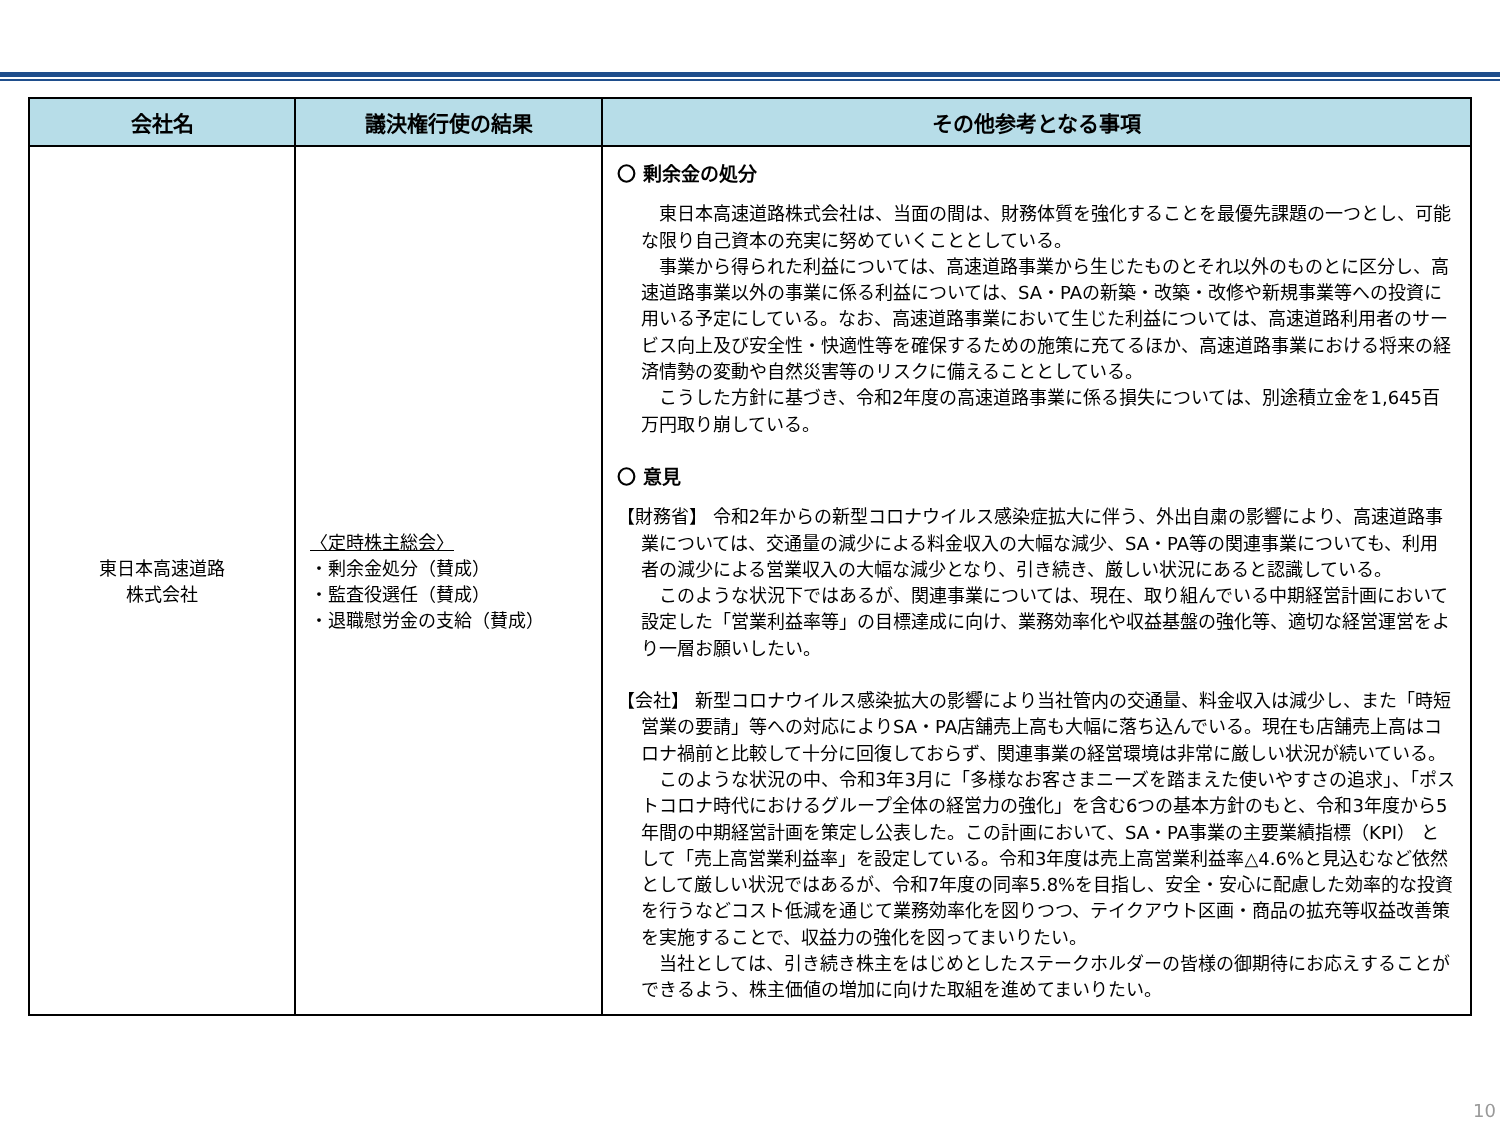| 会社名 | 議決権行使の結果 | その他参考となる事項 |
| --- | --- | --- |
| 東日本高速道路 株式会社 | 〈定時株主総会〉 ・剰余金処分（賛成） ・監査役選任（賛成） ・退職慰労金の支給（賛成） | 〇 剰余金の処分 東日本高速道路株式会社は、当面の間は、財務体質を強化することを最優先課題の一つとし、可能な限り自己資本の充実に努めていくこととしている。 事業から得られた利益については、高速道路事業から生じたものとそれ以外のものとに区分し、高速道路事業以外の事業に係る利益については、SA・PAの新築・改築・改修や新規事業等への投資に用いる予定にしている。なお、高速道路事業において生じた利益については、高速道路利用者のサービス向上及び安全性・快適性等を確保するための施策に充てるほか、高速道路事業における将来の経済情勢の変動や自然災害等のリスクに備えることとしている。 こうした方針に基づき、令和2年度の高速道路事業に係る損失については、別途積立金を1,645百万円取り崩している。 〇 意見 【財務省】 令和2年からの新型コロナウイルス感染症拡大に伴う、外出自粛の影響により、高速道路事業については、交通量の減少による料金収入の大幅な減少、SA・PA等の関連事業についても、利用者の減少による営業収入の大幅な減少となり、引き続き、厳しい状況にあると認識している。 このような状況下ではあるが、関連事業については、現在、取り組んでいる中期経営計画において設定した「営業利益率等」の目標達成に向け、業務効率化や収益基盤の強化等、適切な経営運営をより一層お願いしたい。 【会社】 新型コロナウイルス感染拡大の影響により当社管内の交通量、料金収入は減少し、また「時短営業の要請」等への対応によりSA・PA店舗売上高も大幅に落ち込んでいる。現在も店舗売上高はコロナ禍前と比較して十分に回復しておらず、関連事業の経営環境は非常に厳しい状況が続いている。 このような状況の中、令和3年3月に「多様なお客さまニーズを踏まえた使いやすさの追求」、「ポストコロナ時代におけるグループ全体の経営力の強化」を含む6つの基本方針のもと、令和3年度から5年間の中期経営計画を策定し公表した。この計画において、SA・PA事業の主要業績指標（KPI） として「売上高営業利益率」を設定している。令和3年度は売上高営業利益率△4.6%と見込むなど依然として厳しい状況ではあるが、令和7年度の同率5.8%を目指し、安全・安心に配慮した効率的な投資を行うなどコスト低減を通じて業務効率化を図りつつ、テイクアウト区画・商品の拡充等収益改善策を実施することで、収益力の強化を図ってまいりたい。 当社としては、引き続き株主をはじめとしたステークホルダーの皆様の御期待にお応えすることができるよう、株主価値の増加に向けた取組を進めてまいりたい。 |
10